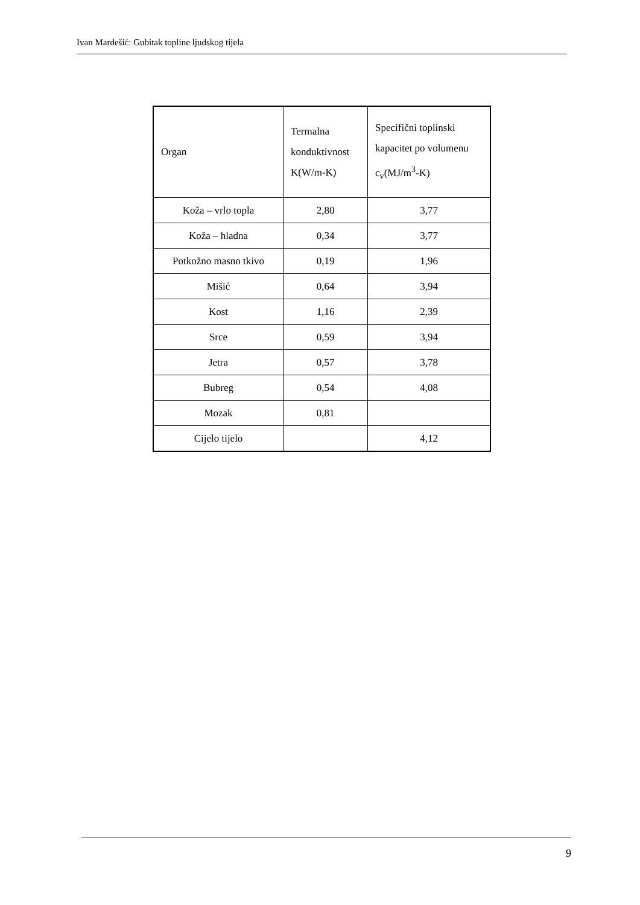Ivan Mardešić: Gubitak topline ljudskog tijela
| Organ | Termalna konduktivnost K(W/m-K) | Specifični toplinski kapacitet po volumenu c<sub>v</sub>(MJ/m<sup>3</sup>-K) |
| --- | --- | --- |
| Koža – vrlo topla | 2,80 | 3,77 |
| Koža – hladna | 0,34 | 3,77 |
| Potkožno masno tkivo | 0,19 | 1,96 |
| Mišić | 0,64 | 3,94 |
| Kost | 1,16 | 2,39 |
| Srce | 0,59 | 3,94 |
| Jetra | 0,57 | 3,78 |
| Bubreg | 0,54 | 4,08 |
| Mozak | 0,81 | |
| Cijelo tijelo | | 4,12 |
9